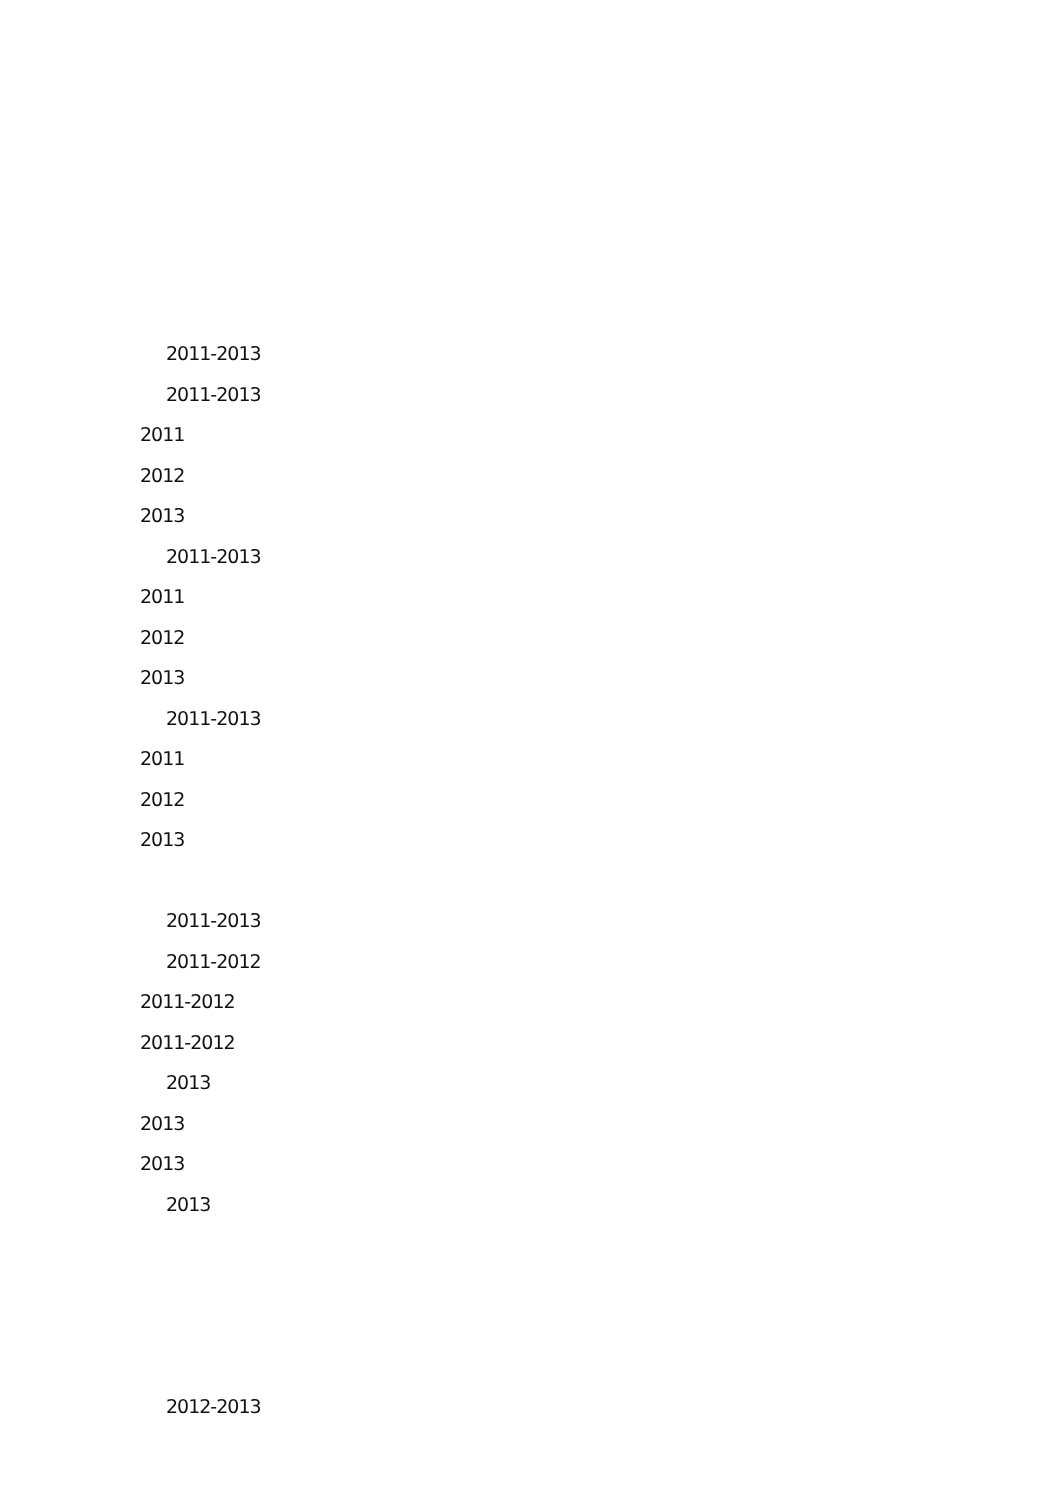2011-2013
2011-2013
2011
2012
2013
2011-2013
2011
2012
2013
2011-2013
2011
2012
2013
2011-2013
2011-2012
2011-2012
2011-2012
2013
2013
2013
2013
2012-2013